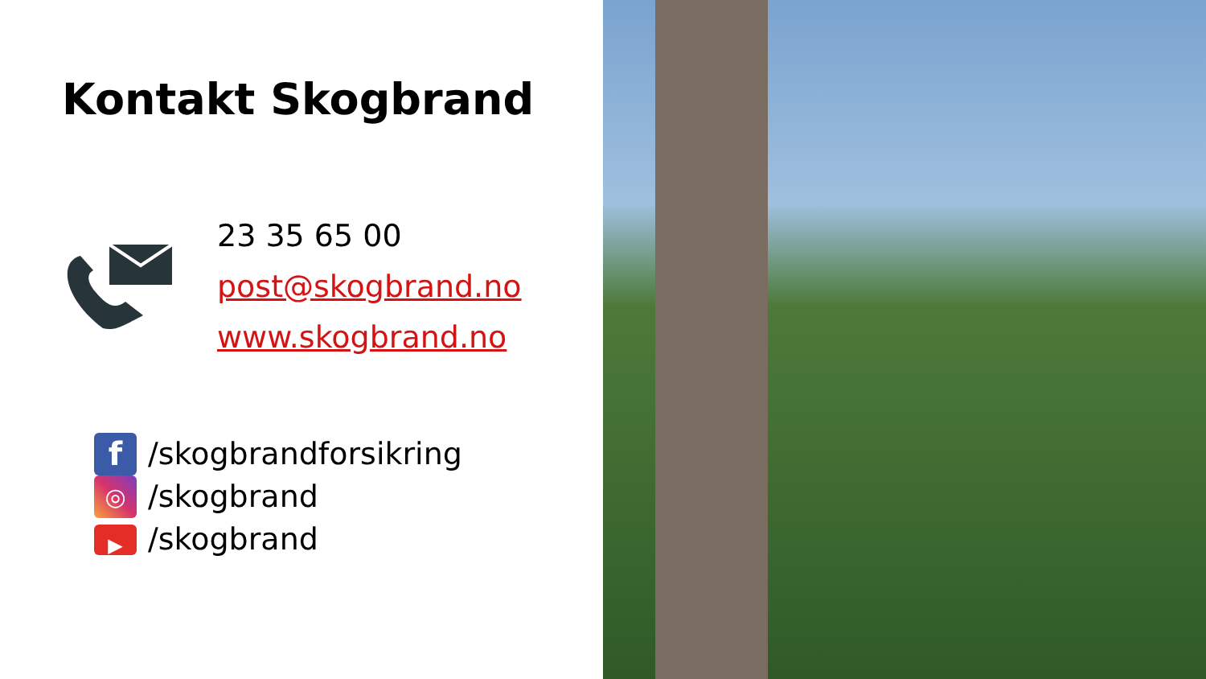Kontakt Skogbrand
23 35 65 00
post@skogbrand.no
www.skogbrand.no
f /skogbrandforsikring
◎ /skogbrand
▶ /skogbrand